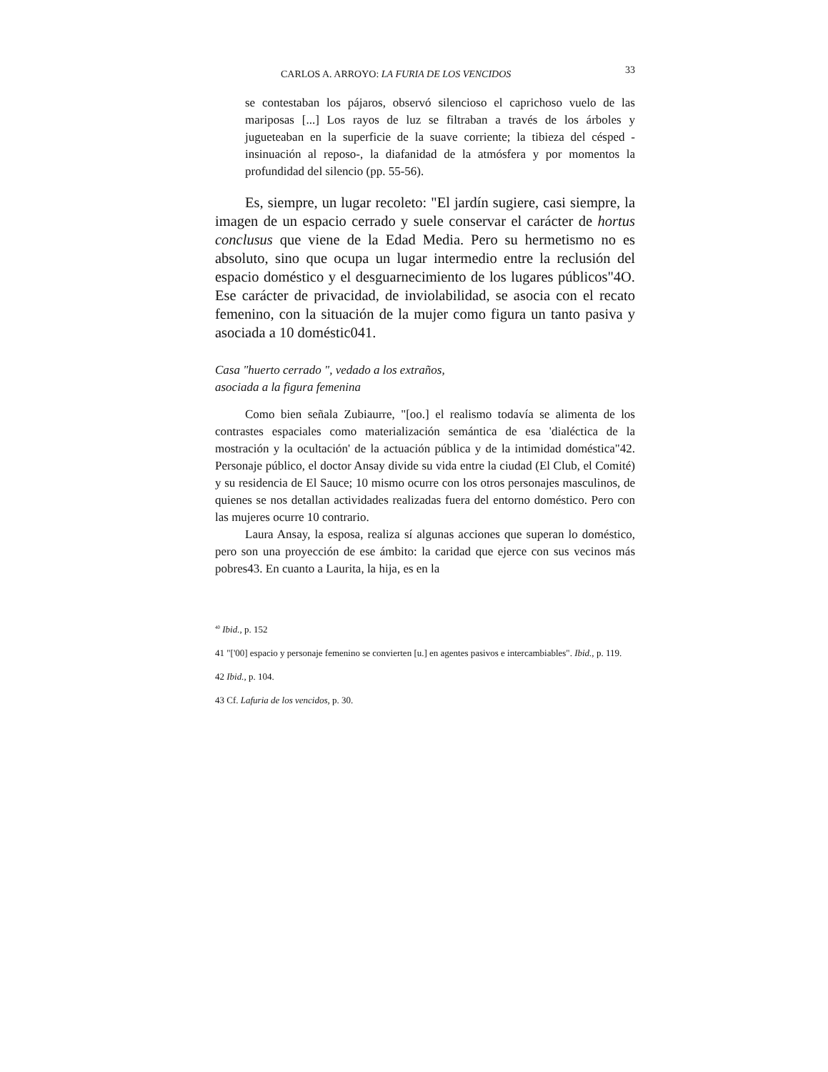CARLOS A. ARROYO: LA FURIA DE LOS VENCIDOS 33
se contestaban los pájaros, observó silencioso el caprichoso vuelo de las mariposas [...] Los rayos de luz se filtraban a través de los árboles y jugueteaban en la superficie de la suave corriente; la tibieza del césped -insinuación al reposo-, la diafanidad de la atmósfera y por momentos la profundidad del silencio (pp. 55-56).
Es, siempre, un lugar recoleto: "El jardín sugiere, casi siempre, la imagen de un espacio cerrado y suele conservar el carácter de hortus conclusus que viene de la Edad Media. Pero su hermetismo no es absoluto, sino que ocupa un lugar intermedio entre la reclusión del espacio doméstico y el desguarnecimiento de los lugares públicos"4O. Ese carácter de privacidad, de inviolabilidad, se asocia con el recato femenino, con la situación de la mujer como figura un tanto pasiva y asociada a 10 doméstic041.
Casa "huerto cerrado ", vedado a los extraños,
asociada a la figura femenina
Como bien señala Zubiaurre, "[oo.] el realismo todavía se alimenta de los contrastes espaciales como materialización semántica de esa 'dialéctica de la mostración y la ocultación' de la actuación pública y de la intimidad doméstica"42. Personaje público, el doctor Ansay divide su vida entre la ciudad (El Club, el Comité) y su residencia de El Sauce; 10 mismo ocurre con los otros personajes masculinos, de quienes se nos detallan actividades realizadas fuera del entorno doméstico. Pero con las mujeres ocurre 10 contrario.
Laura Ansay, la esposa, realiza sí algunas acciones que superan lo doméstico, pero son una proyección de ese ámbito: la caridad que ejerce con sus vecinos más pobres43. En cuanto a Laurita, la hija, es en la
<sup>40</sup> Ibid., p. 152
41 "['00] espacio y personaje femenino se convierten [u.] en agentes pasivos e intercambiables". Ibid., p. 119.
42 Ibid., p. 104.
43 Cf. Lafuria de los vencidos, p. 30.